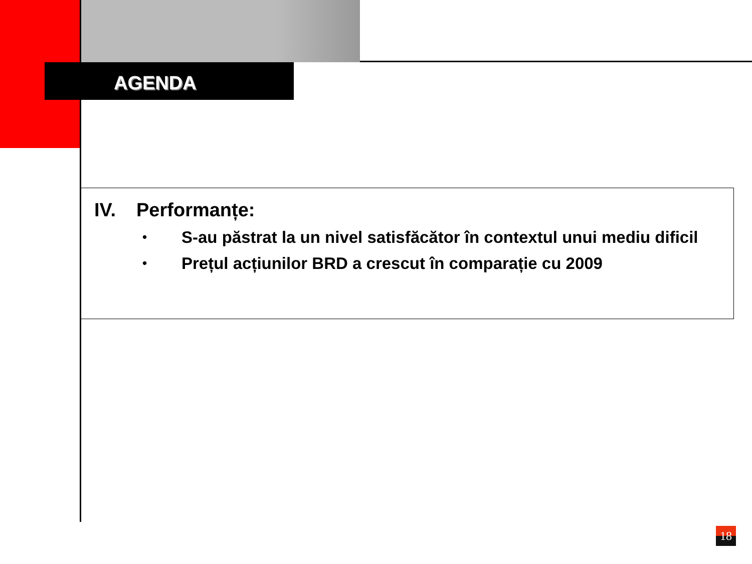AGENDA
IV. Performanțe:
• S-au păstrat la un nivel satisfăcător în contextul unui mediu dificil
• Prețul acțiunilor BRD a crescut în comparație cu 2009
18